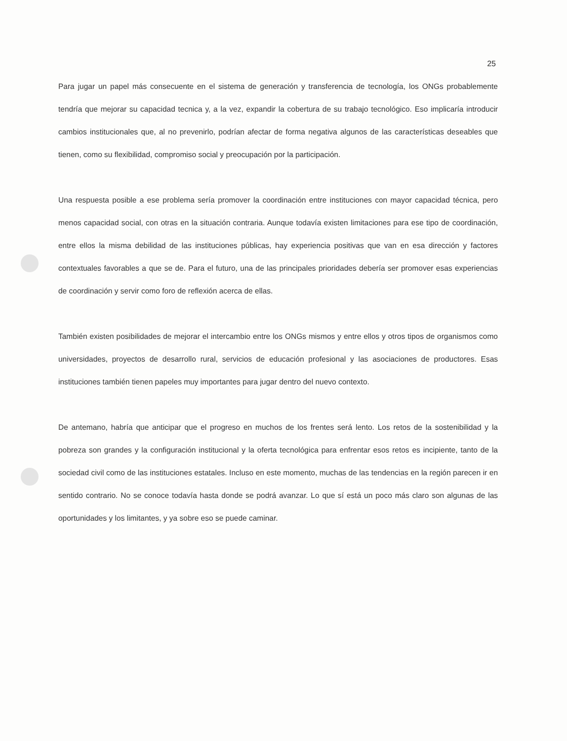25
Para jugar un papel más consecuente en el sistema de generación y transferencia de tecnología, los ONGs probablemente tendría que mejorar su capacidad tecnica y, a la vez, expandir la cobertura de su trabajo tecnológico. Eso implicaría introducir cambios institucionales que, al no prevenirlo, podrían afectar de forma negativa algunos de las características deseables que tienen, como su flexibilidad, compromiso social y preocupación por la participación.
Una respuesta posible a ese problema sería promover la coordinación entre instituciones con mayor capacidad técnica, pero menos capacidad social, con otras en la situación contraria. Aunque todavía existen limitaciones para ese tipo de coordinación, entre ellos la misma debilidad de las instituciones públicas, hay experiencia positivas que van en esa dirección y factores contextuales favorables a que se de. Para el futuro, una de las principales prioridades debería ser promover esas experiencias de coordinación y servir como foro de reflexión acerca de ellas.
También existen posibilidades de mejorar el intercambio entre los ONGs mismos y entre ellos y otros tipos de organismos como universidades, proyectos de desarrollo rural, servicios de educación profesional y las asociaciones de productores. Esas instituciones también tienen papeles muy importantes para jugar dentro del nuevo contexto.
De antemano, habría que anticipar que el progreso en muchos de los frentes será lento. Los retos de la sostenibilidad y la pobreza son grandes y la configuración institucional y la oferta tecnológica para enfrentar esos retos es incipiente, tanto de la sociedad civil como de las instituciones estatales. Incluso en este momento, muchas de las tendencias en la región parecen ir en sentido contrario. No se conoce todavía hasta donde se podrá avanzar. Lo que sí está un poco más claro son algunas de las oportunidades y los limitantes, y ya sobre eso se puede caminar.